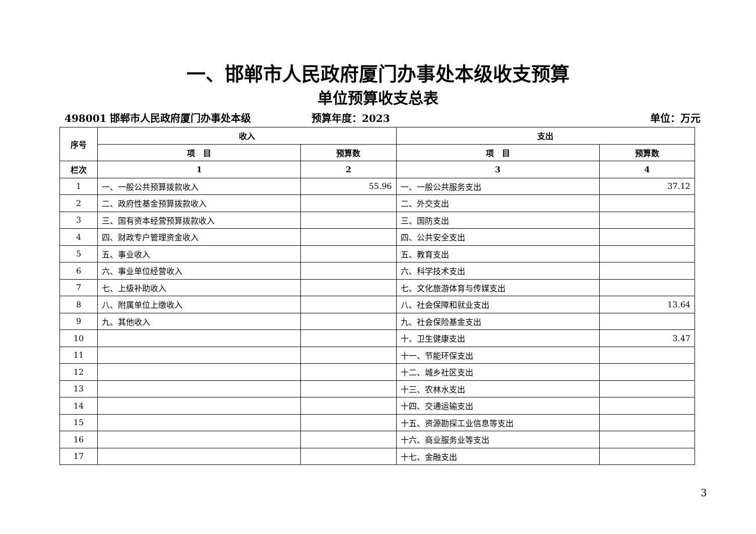一、邯郸市人民政府厦门办事处本级收支预算
单位预算收支总表
498001 邯郸市人民政府厦门办事处本级 预算年度：2023 单位：万元
| 序号 | 收入 | | 支出 | |
| --- | --- | --- | --- | --- |
| | 项 目 | 预算数 | 项 目 | 预算数 |
| 栏次 | 1 | 2 | 3 | 4 |
| 1 | 一、一般公共预算拨款收入 | 55.96 | 一、一般公共服务支出 | 37.12 |
| 2 | 二、政府性基金预算拨款收入 | | 二、外交支出 | |
| 3 | 三、国有资本经营预算拨款收入 | | 三、国防支出 | |
| 4 | 四、财政专户管理资金收入 | | 四、公共安全支出 | |
| 5 | 五、事业收入 | | 五、教育支出 | |
| 6 | 六、事业单位经营收入 | | 六、科学技术支出 | |
| 7 | 七、上级补助收入 | | 七、文化旅游体育与传媒支出 | |
| 8 | 八、附属单位上缴收入 | | 八、社会保障和就业支出 | 13.64 |
| 9 | 九、其他收入 | | 九、社会保险基金支出 | |
| 10 | | | 十、卫生健康支出 | 3.47 |
| 11 | | | 十一、节能环保支出 | |
| 12 | | | 十二、城乡社区支出 | |
| 13 | | | 十三、农林水支出 | |
| 14 | | | 十四、交通运输支出 | |
| 15 | | | 十五、资源勘探工业信息等支出 | |
| 16 | | | 十六、商业服务业等支出 | |
| 17 | | | 十七、金融支出 | |
3